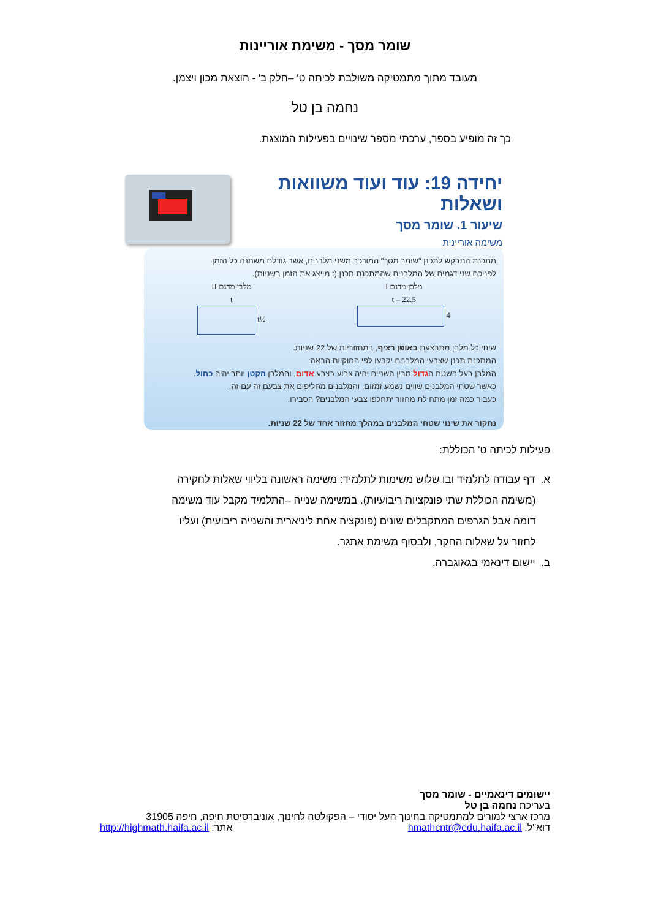שומר מסך - משימת אוריינות
מעובד מתוך מתמטיקה משולבת לכיתה ט' –חלק ב' - הוצאת מכון ויצמן.
נחמה בן טל
כך זה מופיע בספר, ערכתי מספר שינויים בפעילות המוצגת.
יחידה 19: עוד ועוד משוואות ושאלות
שיעור 1. שומר מסך
משימה אוריינית
מתכנת התבקש לתכנן "שומר מסך" המורכב משני מלבנים, אשר גודלם משתנה כל הזמן.
לפניכם שני דגמים של המלבנים שהמתכנת תכנן (t מייצג את הזמן בשניות).
מלבן מדגם I
22.5 – t
4
מלבן מדגם II
t
½t
שינוי כל מלבן מתבצעת באופן רציף, במחזוריות של 22 שניות.
המתכנת תכנן שצבעי המלבנים יקבעו לפי החוקיות הבאה:
המלבן בעל השטח הגדול מבין השניים יהיה צבוע בצבע אדום, והמלבן הקטן יותר יהיה כחול.
כאשר שטחי המלבנים שווים נשמע זמזום, והמלבנים מחליפים את צבעם זה עם זה.
כעבור כמה זמן מתחילת מחזור יתחלפו צבעי המלבנים? הסבירו.
נחקור את שינוי שטחי המלבנים במהלך מחזור אחד של 22 שניות.
פעילות לכיתה ט' הכוללת:
א. דף עבודה לתלמיד ובו שלוש משימות לתלמיד: משימה ראשונה בליווי שאלות לחקירה
(משימה הכוללת שתי פונקציות ריבועיות). במשימה שנייה –התלמיד מקבל עוד משימה
דומה אבל הגרפים המתקבלים שונים (פונקציה אחת ליניארית והשנייה ריבועית) ועליו
לחזור על שאלות החקר, ולבסוף משימת אתגר.
ב. יישום דינאמי בגאוגברה.
יישומים דינאמיים - שומר מסך
בעריכת נחמה בן טל
מרכז ארצי למורים למתמטיקה בחינוך העל יסודי – הפקולטה לחינוך, אוניברסיטת חיפה, חיפה 31905
דוא"ל: hmathcntr@edu.haifa.ac.il אתר: http://highmath.haifa.ac.il